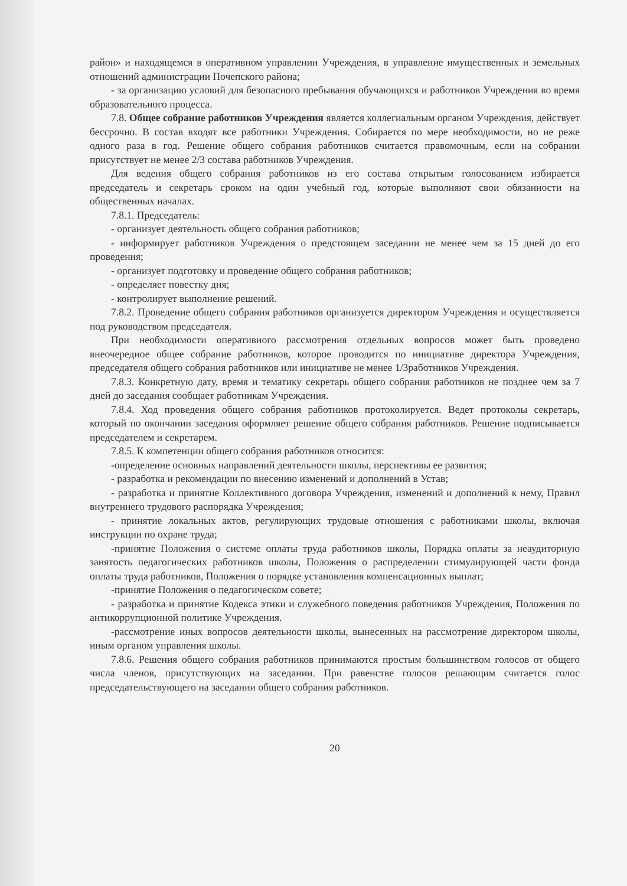район» и находящемся в оперативном управлении Учреждения, в управление имущественных и земельных отношений администрации Почепского района;
- за организацию условий для безопасного пребывания обучающихся и работников Учреждения во время образовательного процесса.
7.8. Общее собрание работников Учреждения является коллегиальным органом Учреждения, действует бессрочно. В состав входят все работники Учреждения. Собирается по мере необходимости, но не реже одного раза в год. Решение общего собрания работников считается правомочным, если на собрании присутствует не менее 2/3 состава работников Учреждения.
Для ведения общего собрания работников из его состава открытым голосованием избирается председатель и секретарь сроком на один учебный год, которые выполняют свои обязанности на общественных началах.
7.8.1. Председатель:
- организует деятельность общего собрания работников;
- информирует работников Учреждения о предстоящем заседании не менее чем за 15 дней до его проведения;
- организует подготовку и проведение общего собрания работников;
- определяет повестку дня;
- контролирует выполнение решений.
7.8.2. Проведение общего собрания работников организуется директором Учреждения и осуществляется под руководством председателя.
При необходимости оперативного рассмотрения отдельных вопросов может быть проведено внеочередное общее собрание работников, которое проводится по инициативе директора Учреждения, председателя общего собрания работников или инициативе не менее 1/3работников Учреждения.
7.8.3. Конкретную дату, время и тематику секретарь общего собрания работников не позднее чем за 7 дней до заседания сообщает работникам Учреждения.
7.8.4. Ход проведения общего собрания работников протоколируется. Ведет протоколы секретарь, который по окончании заседания оформляет решение общего собрания работников. Решение подписывается председателем и секретарем.
7.8.5. К компетенции общего собрания работников относится:
-определение основных направлений деятельности школы, перспективы ее развития;
- разработка и рекомендации по внесению изменений и дополнений в Устав;
- разработка и принятие Коллективного договора Учреждения, изменений и дополнений к нему, Правил внутреннего трудового распорядка Учреждения;
- принятие локальных актов, регулирующих трудовые отношения с работниками школы, включая инструкции по охране труда;
-принятие Положения о системе оплаты труда работников школы, Порядка оплаты за неаудиторную занятость педагогических работников школы, Положения о распределении стимулирующей части фонда оплаты труда работников, Положения о порядке установления компенсационных выплат;
-принятие Положения о педагогическом совете;
- разработка и принятие Кодекса этики и служебного поведения работников Учреждения, Положения по антикоррупционной политике Учреждения.
-рассмотрение иных вопросов деятельности школы, вынесенных на рассмотрение директором школы, иным органом управления школы.
7.8.6. Решения общего собрания работников принимаются простым большинством голосов от общего числа членов, присутствующих на заседании. При равенстве голосов решающим считается голос председательствующего на заседании общего собрания работников.
20